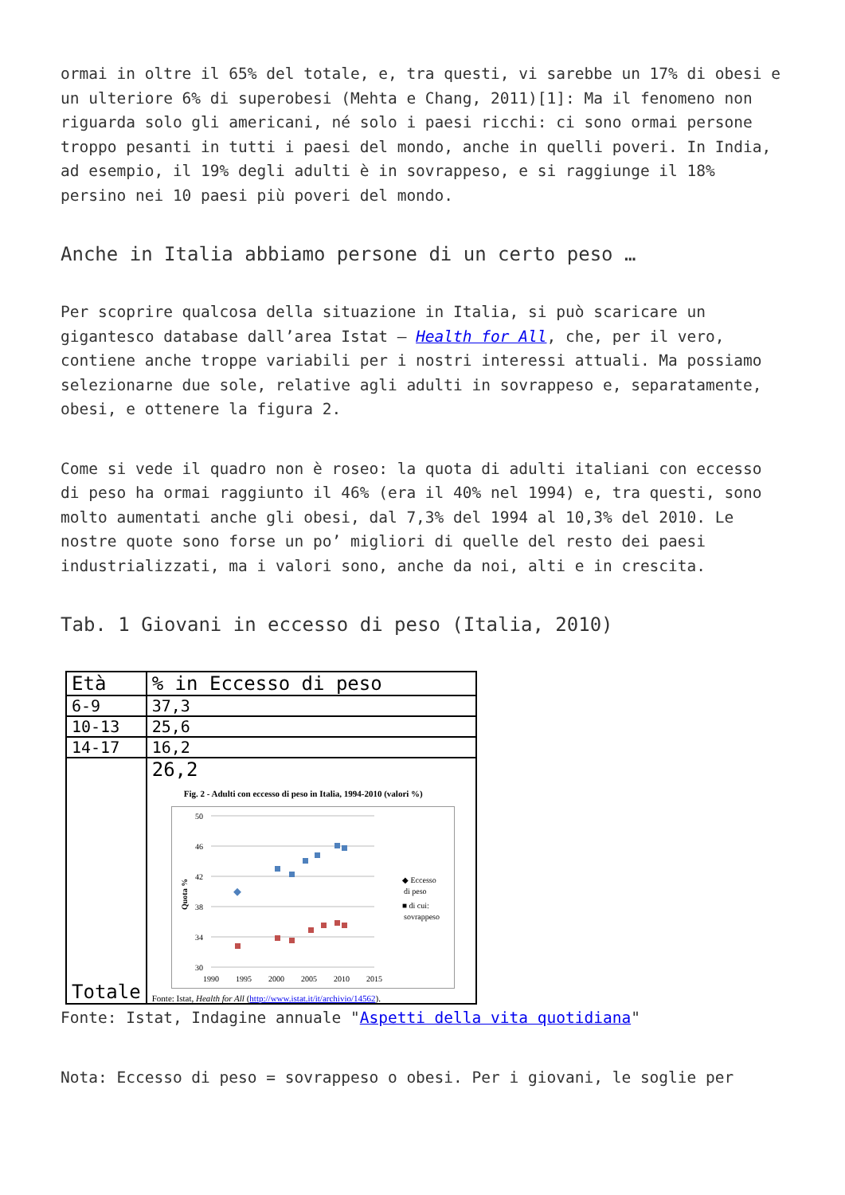ormai in oltre il 65% del totale, e, tra questi, vi sarebbe un 17% di obesi e un ulteriore 6% di superobesi (Mehta e Chang, 2011)[1]: Ma il fenomeno non riguarda solo gli americani, né solo i paesi ricchi: ci sono ormai persone troppo pesanti in tutti i paesi del mondo, anche in quelli poveri. In India, ad esempio, il 19% degli adulti è in sovrappeso, e si raggiunge il 18% persino nei 10 paesi più poveri del mondo.
Anche in Italia abbiamo persone di un certo peso …
Per scoprire qualcosa della situazione in Italia, si può scaricare un gigantesco database dall’area Istat – Health for All, che, per il vero, contiene anche troppe variabili per i nostri interessi attuali. Ma possiamo selezionarne due sole, relative agli adulti in sovrappeso e, separatamente, obesi, e ottenere la figura 2.
Come si vede il quadro non è roseo: la quota di adulti italiani con eccesso di peso ha ormai raggiunto il 46% (era il 40% nel 1994) e, tra questi, sono molto aumentati anche gli obesi, dal 7,3% del 1994 al 10,3% del 2010. Le nostre quote sono forse un po’ migliori di quelle del resto dei paesi industrializzati, ma i valori sono, anche da noi, alti e in crescita.
Tab. 1 Giovani in eccesso di peso (Italia, 2010)
| Età | % in Eccesso di peso |
| 6-9 | 37,3 |
| 10-13 | 25,6 |
| 14-17 | 16,2 |
| Totale | 26,2 Fig. 2 - Adulti con eccesso di peso in Italia, 1994-2010 (valori %) 50 46 42 38 34 30 1990 1995 2000 2005 2010 2015 Quota % ◆ Eccesso di peso ■ di cui: sovrappeso Fonte: Istat, Health for All ( http://www.istat.it/it/archivio/14562 ). |
Fonte: Istat, Indagine annuale "Aspetti della vita quotidiana"
Nota: Eccesso di peso = sovrappeso o obesi. Per i giovani, le soglie per